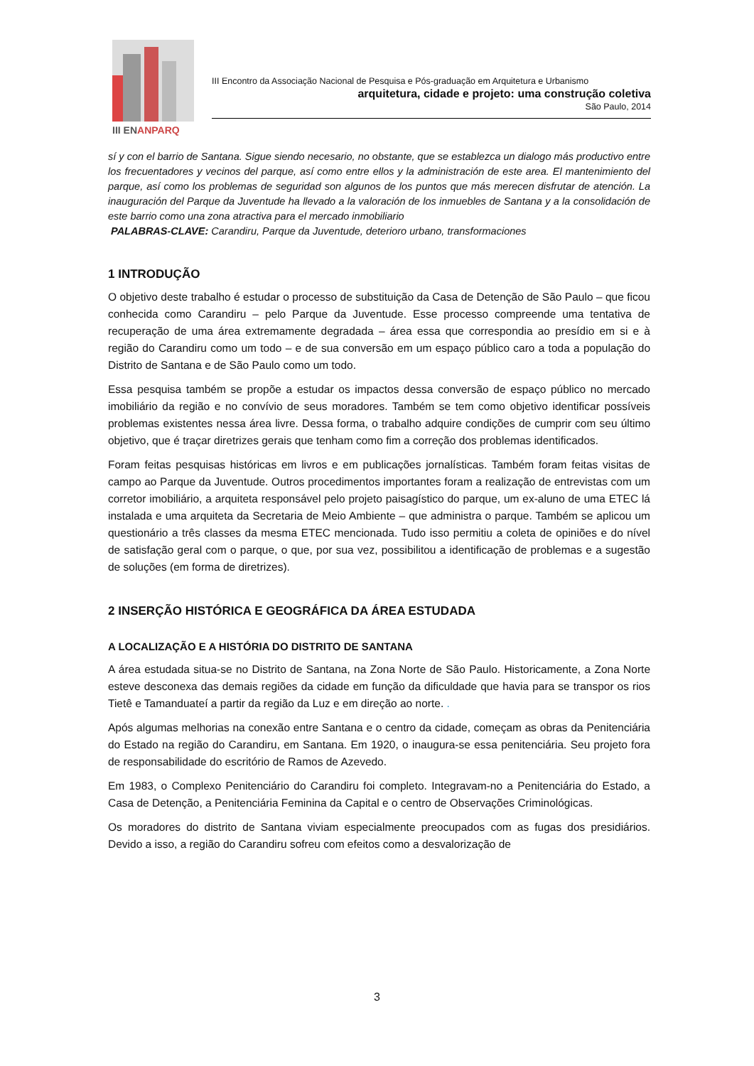III ENANPARQ
III Encontro da Associação Nacional de Pesquisa e Pós-graduação em Arquitetura e Urbanismo
arquitetura, cidade e projeto: uma construção coletiva
São Paulo, 2014
sí y con el barrio de Santana. Sigue siendo necesario, no obstante, que se establezca un dialogo más productivo entre los frecuentadores y vecinos del parque, así como entre ellos y la administración de este area. El mantenimiento del parque, así como los problemas de seguridad son algunos de los puntos que más merecen disfrutar de atención. La inauguración del Parque da Juventude ha llevado a la valoración de los inmuebles de Santana y a la consolidación de este barrio como una zona atractiva para el mercado inmobiliario
PALABRAS-CLAVE: Carandiru, Parque da Juventude, deterioro urbano, transformaciones
1 INTRODUÇÃO
O objetivo deste trabalho é estudar o processo de substituição da Casa de Detenção de São Paulo – que ficou conhecida como Carandiru – pelo Parque da Juventude. Esse processo compreende uma tentativa de recuperação de uma área extremamente degradada – área essa que correspondia ao presídio em si e à região do Carandiru como um todo – e de sua conversão em um espaço público caro a toda a população do Distrito de Santana e de São Paulo como um todo.
Essa pesquisa também se propõe a estudar os impactos dessa conversão de espaço público no mercado imobiliário da região e no convívio de seus moradores. Também se tem como objetivo identificar possíveis problemas existentes nessa área livre. Dessa forma, o trabalho adquire condições de cumprir com seu último objetivo, que é traçar diretrizes gerais que tenham como fim a correção dos problemas identificados.
Foram feitas pesquisas históricas em livros e em publicações jornalísticas. Também foram feitas visitas de campo ao Parque da Juventude. Outros procedimentos importantes foram a realização de entrevistas com um corretor imobiliário, a arquiteta responsável pelo projeto paisagístico do parque, um ex-aluno de uma ETEC lá instalada e uma arquiteta da Secretaria de Meio Ambiente – que administra o parque. Também se aplicou um questionário a três classes da mesma ETEC mencionada. Tudo isso permitiu a coleta de opiniões e do nível de satisfação geral com o parque, o que, por sua vez, possibilitou a identificação de problemas e a sugestão de soluções (em forma de diretrizes).
2 INSERÇÃO HISTÓRICA E GEOGRÁFICA DA ÁREA ESTUDADA
A LOCALIZAÇÃO E A HISTÓRIA DO DISTRITO DE SANTANA
A área estudada situa-se no Distrito de Santana, na Zona Norte de São Paulo. Historicamente, a Zona Norte esteve desconexa das demais regiões da cidade em função da dificuldade que havia para se transpor os rios Tietê e Tamanduateí a partir da região da Luz e em direção ao norte. .
Após algumas melhorias na conexão entre Santana e o centro da cidade, começam as obras da Penitenciária do Estado na região do Carandiru, em Santana. Em 1920, o inaugura-se essa penitenciária. Seu projeto fora de responsabilidade do escritório de Ramos de Azevedo.
Em 1983, o Complexo Penitenciário do Carandiru foi completo. Integravam-no a Penitenciária do Estado, a Casa de Detenção, a Penitenciária Feminina da Capital e o centro de Observações Criminológicas.
Os moradores do distrito de Santana viviam especialmente preocupados com as fugas dos presidiários. Devido a isso, a região do Carandiru sofreu com efeitos como a desvalorização de
3